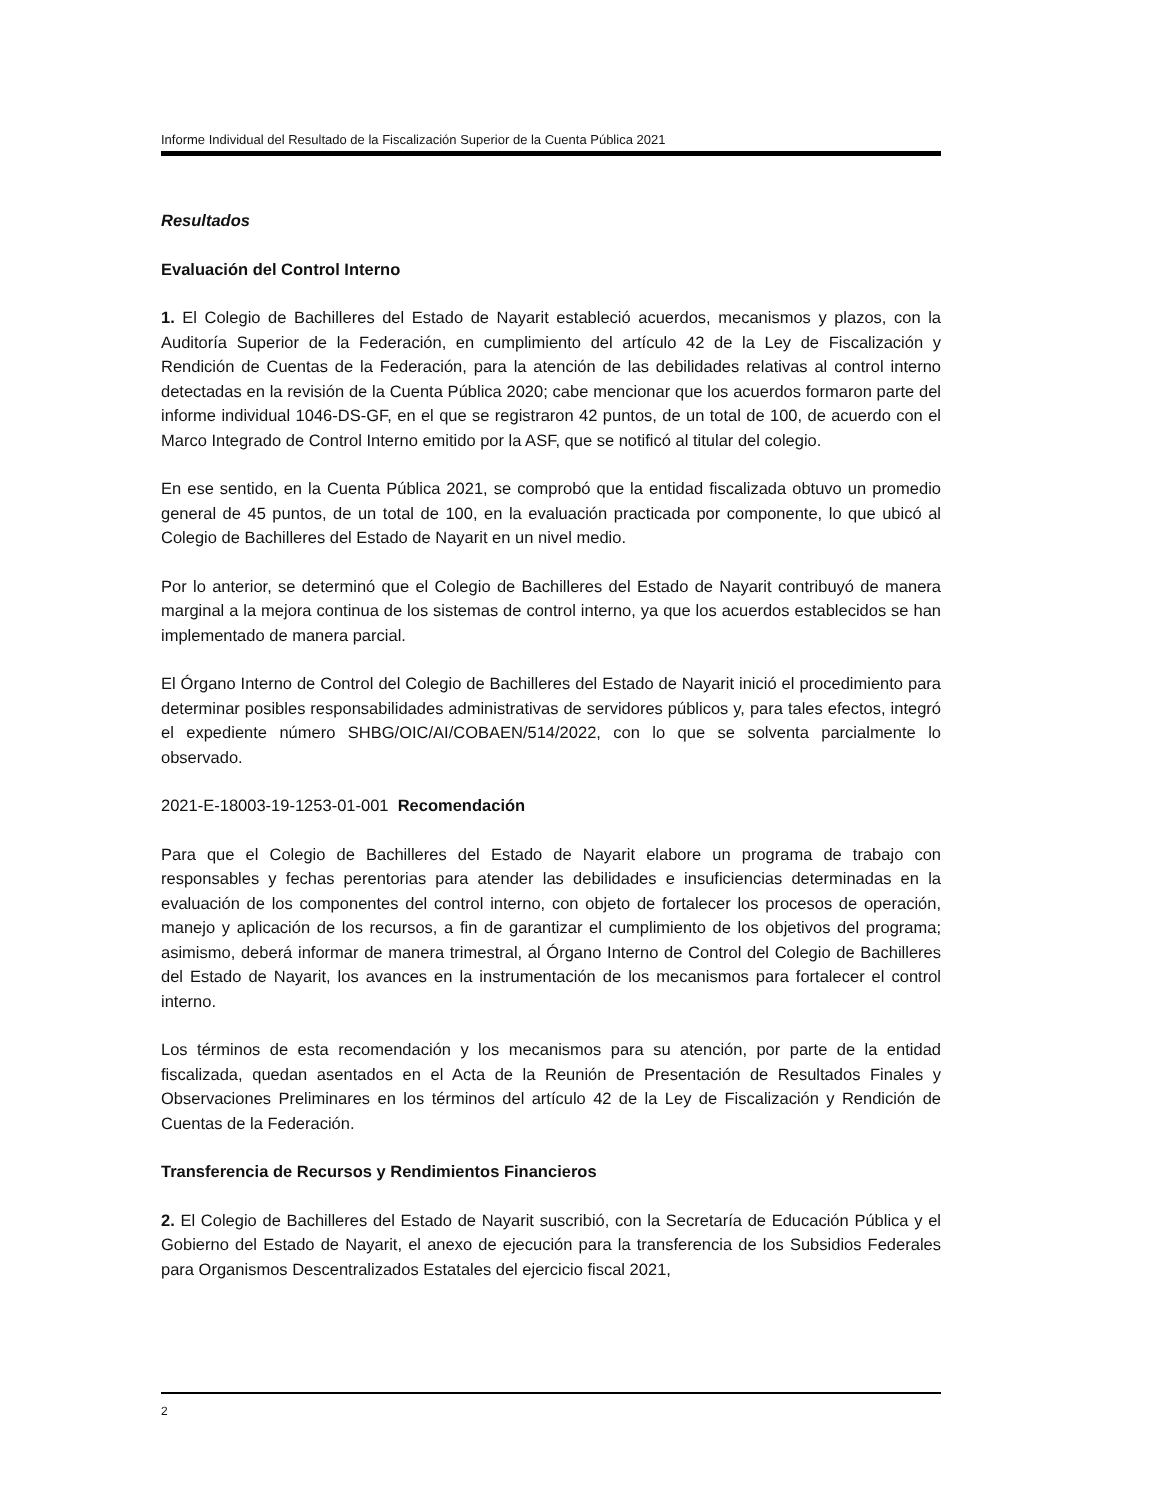Informe Individual del Resultado de la Fiscalización Superior de la Cuenta Pública 2021
Resultados
Evaluación del Control Interno
1. El Colegio de Bachilleres del Estado de Nayarit estableció acuerdos, mecanismos y plazos, con la Auditoría Superior de la Federación, en cumplimiento del artículo 42 de la Ley de Fiscalización y Rendición de Cuentas de la Federación, para la atención de las debilidades relativas al control interno detectadas en la revisión de la Cuenta Pública 2020; cabe mencionar que los acuerdos formaron parte del informe individual 1046-DS-GF, en el que se registraron 42 puntos, de un total de 100, de acuerdo con el Marco Integrado de Control Interno emitido por la ASF, que se notificó al titular del colegio.
En ese sentido, en la Cuenta Pública 2021, se comprobó que la entidad fiscalizada obtuvo un promedio general de 45 puntos, de un total de 100, en la evaluación practicada por componente, lo que ubicó al Colegio de Bachilleres del Estado de Nayarit en un nivel medio.
Por lo anterior, se determinó que el Colegio de Bachilleres del Estado de Nayarit contribuyó de manera marginal a la mejora continua de los sistemas de control interno, ya que los acuerdos establecidos se han implementado de manera parcial.
El Órgano Interno de Control del Colegio de Bachilleres del Estado de Nayarit inició el procedimiento para determinar posibles responsabilidades administrativas de servidores públicos y, para tales efectos, integró el expediente número SHBG/OIC/AI/COBAEN/514/2022, con lo que se solventa parcialmente lo observado.
2021-E-18003-19-1253-01-001 Recomendación
Para que el Colegio de Bachilleres del Estado de Nayarit elabore un programa de trabajo con responsables y fechas perentorias para atender las debilidades e insuficiencias determinadas en la evaluación de los componentes del control interno, con objeto de fortalecer los procesos de operación, manejo y aplicación de los recursos, a fin de garantizar el cumplimiento de los objetivos del programa; asimismo, deberá informar de manera trimestral, al Órgano Interno de Control del Colegio de Bachilleres del Estado de Nayarit, los avances en la instrumentación de los mecanismos para fortalecer el control interno.
Los términos de esta recomendación y los mecanismos para su atención, por parte de la entidad fiscalizada, quedan asentados en el Acta de la Reunión de Presentación de Resultados Finales y Observaciones Preliminares en los términos del artículo 42 de la Ley de Fiscalización y Rendición de Cuentas de la Federación.
Transferencia de Recursos y Rendimientos Financieros
2. El Colegio de Bachilleres del Estado de Nayarit suscribió, con la Secretaría de Educación Pública y el Gobierno del Estado de Nayarit, el anexo de ejecución para la transferencia de los Subsidios Federales para Organismos Descentralizados Estatales del ejercicio fiscal 2021,
2